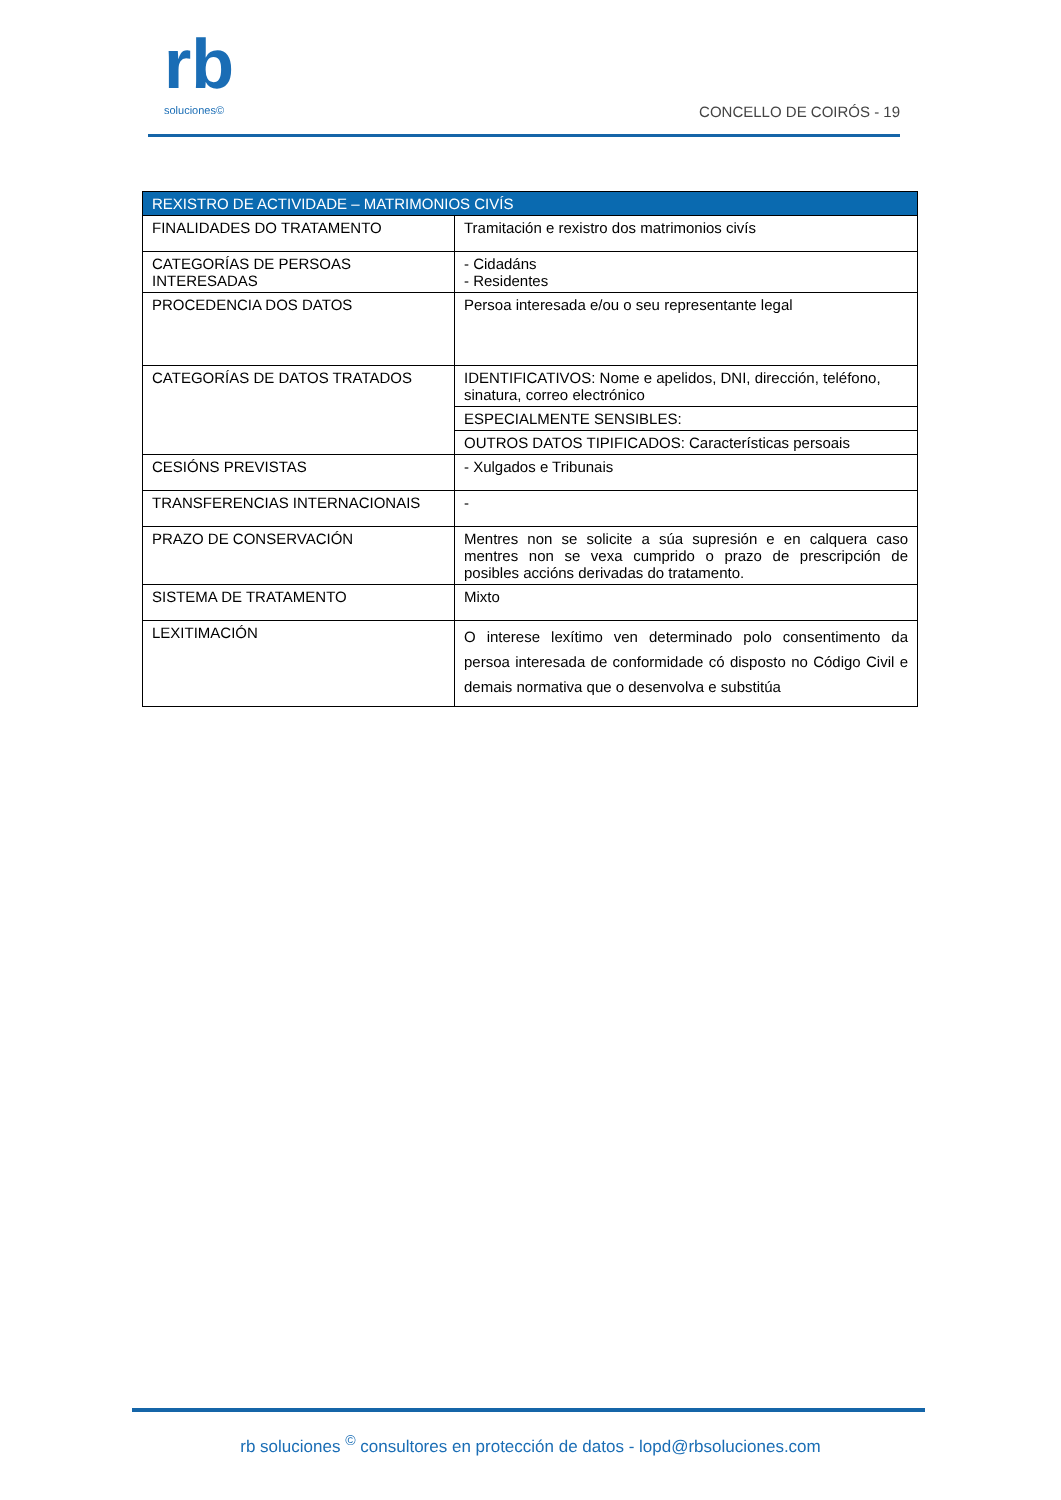rb
soluciones©
CONCELLO DE COIRÓS - 19
| REXISTRO DE ACTIVIDADE – MATRIMONIOS CIVÍS | |
| --- | --- |
| FINALIDADES DO TRATAMENTO | Tramitación e rexistro dos matrimonios civís |
| CATEGORÍAS DE PERSOAS INTERESADAS | - Cidadáns - Residentes |
| PROCEDENCIA DOS DATOS | Persoa interesada e/ou o seu representante legal |
| CATEGORÍAS DE DATOS TRATADOS | IDENTIFICATIVOS: Nome e apelidos, DNI, dirección, teléfono, sinatura, correo electrónico |
| | ESPECIALMENTE SENSIBLES: |
| | OUTROS DATOS TIPIFICADOS: Características persoais |
| CESIÓNS PREVISTAS | - Xulgados e Tribunais |
| TRANSFERENCIAS INTERNACIONAIS | - |
| PRAZO DE CONSERVACIÓN | Mentres non se solicite a súa supresión e en calquera caso mentres non se vexa cumprido o prazo de prescripción de posibles accións derivadas do tratamento. |
| SISTEMA DE TRATAMENTO | Mixto |
| LEXITIMACIÓN | O interese lexítimo ven determinado polo consentimento da persoa interesada de conformidade có disposto no Código Civil e demais normativa que o desenvolva e substitúa |
rb soluciones <sup>©</sup> consultores en protección de datos - lopd@rbsoluciones.com